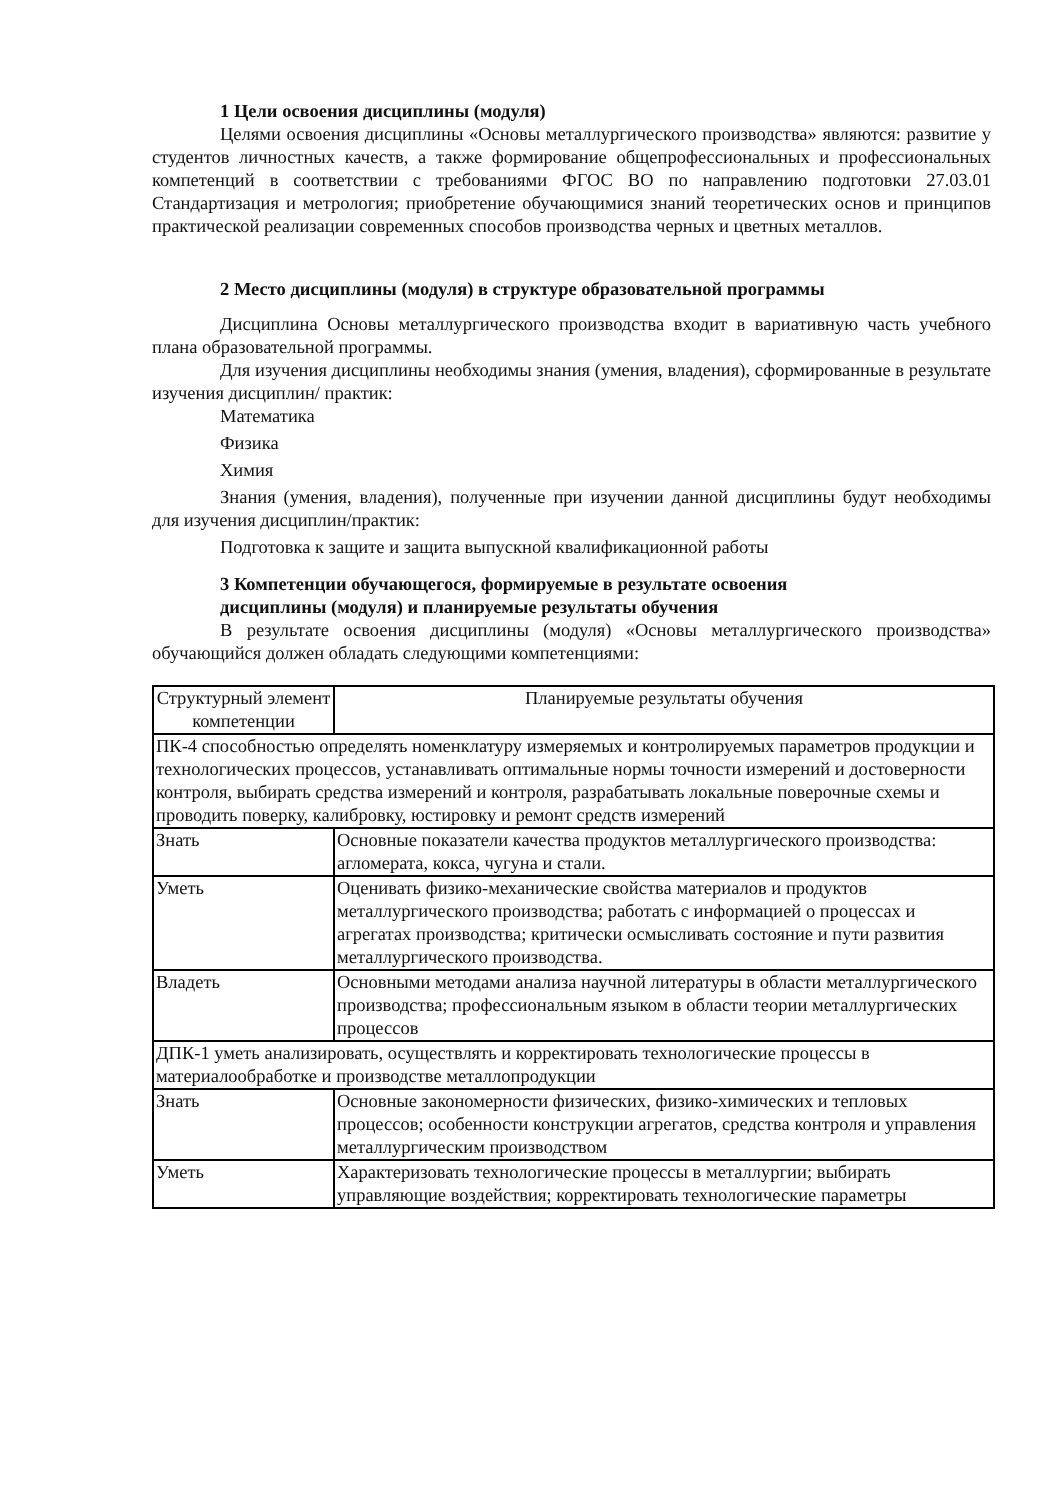1 Цели освоения дисциплины (модуля)
Целями освоения дисциплины «Основы металлургического производства» являются: развитие у студентов личностных качеств, а также формирование общепрофессиональных и профессиональных компетенций в соответствии с требованиями ФГОС ВО по направлению подготовки 27.03.01 Стандартизация и метрология; приобретение обучающимися знаний теоретических основ и принципов практической реализации современных способов производства черных и цветных металлов.
2 Место дисциплины (модуля) в структуре образовательной программы
Дисциплина Основы металлургического производства входит в вариативную часть учебного плана образовательной программы.
Для изучения дисциплины необходимы знания (умения, владения), сформированные в результате изучения дисциплин/ практик:
Математика
Физика
Химия
Знания (умения, владения), полученные при изучении данной дисциплины будут необходимы для изучения дисциплин/практик:
Подготовка к защите и защита выпускной квалификационной работы
3 Компетенции обучающегося, формируемые в результате освоения
дисциплины (модуля) и планируемые результаты обучения
В результате освоения дисциплины (модуля) «Основы металлургического производства» обучающийся должен обладать следующими компетенциями:
| Структурный элемент компетенции | Планируемые результаты обучения |
| ПК-4 способностью определять номенклатуру измеряемых и контролируемых параметров продукции и технологических процессов, устанавливать оптимальные нормы точности измерений и достоверности контроля, выбирать средства измерений и контроля, разрабатывать локальные поверочные схемы и проводить поверку, калибровку, юстировку и ремонт средств измерений | |
| Знать | Основные показатели качества продуктов металлургического производства: агломерата, кокса, чугуна и стали. |
| Уметь | Оценивать физико-механические свойства материалов и продуктов металлургического производства; работать с информацией о процессах и агрегатах производства; критически осмысливать состояние и пути развития металлургического производства. |
| Владеть | Основными методами анализа научной литературы в области металлургического производства; профессиональным языком в области теории металлургических процессов |
| ДПК-1 уметь анализировать, осуществлять и корректировать технологические процессы в материалообработке и производстве металлопродукции | |
| Знать | Основные закономерности физических, физико-химических и тепловых процессов; особенности конструкции агрегатов, средства контроля и управления металлургическим производством |
| Уметь | Характеризовать технологические процессы в металлургии; выбирать управляющие воздействия; корректировать технологические параметры |